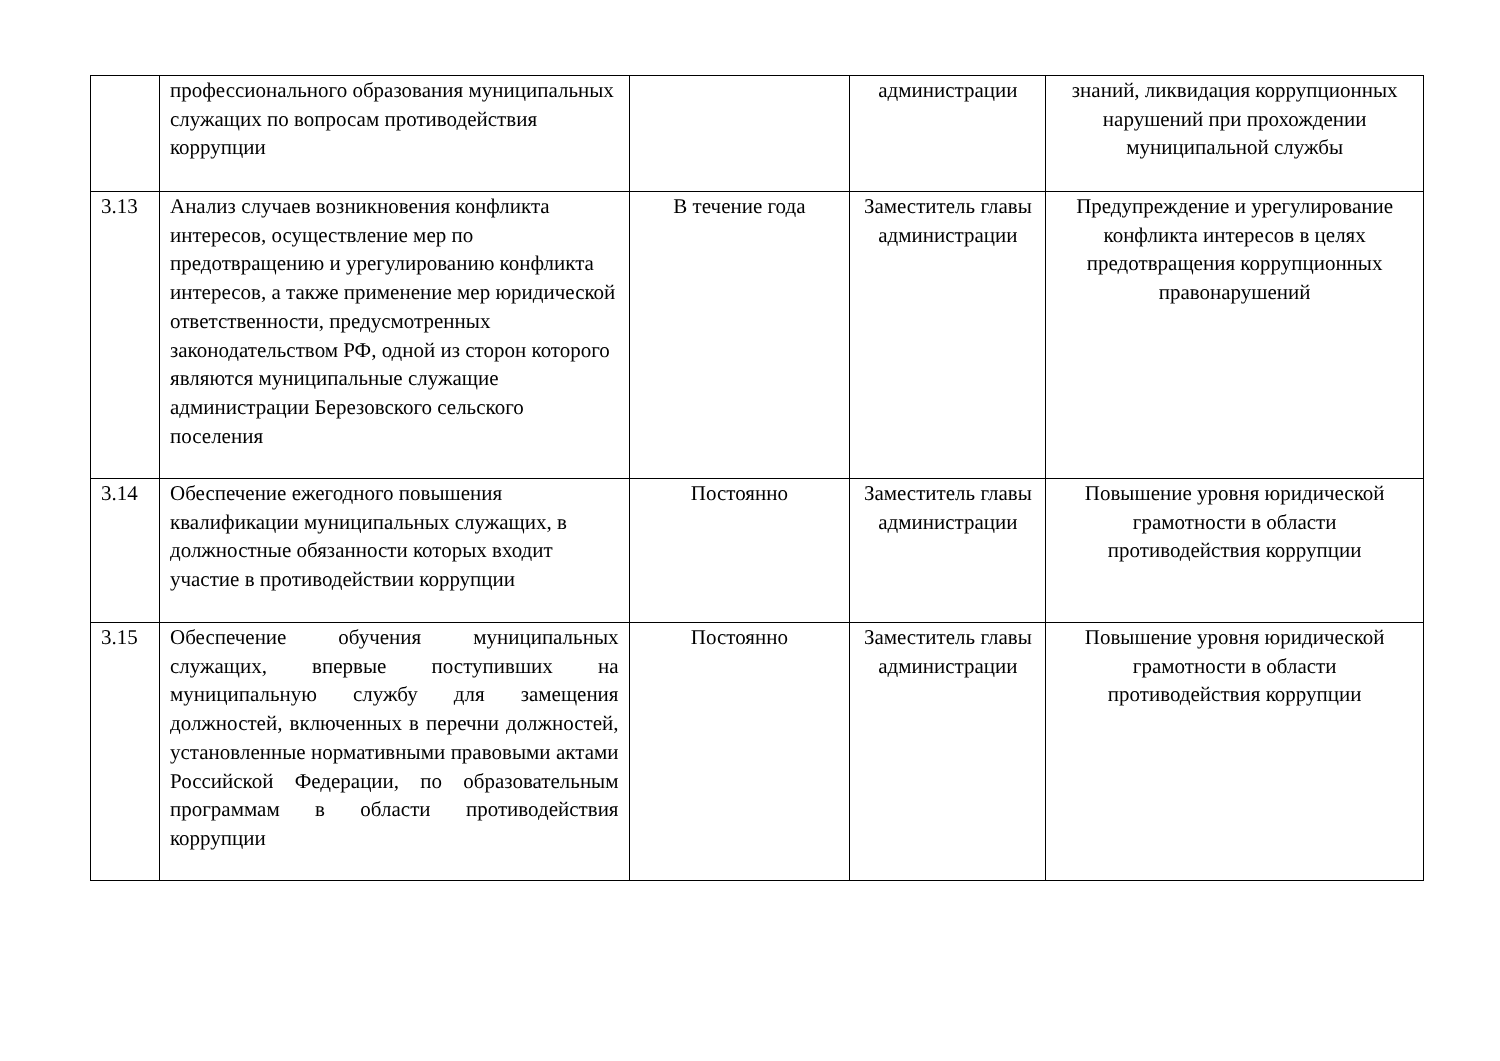| | профессионального образования муниципальных служащих по вопросам противодействия коррупции | | администрации | знаний, ликвидация коррупционных нарушений при прохождении муниципальной службы |
| 3.13 | Анализ случаев возникновения конфликта интересов, осуществление мер по предотвращению и урегулированию конфликта интересов, а также применение мер юридической ответственности, предусмотренных законодательством РФ, одной из сторон которого являются муниципальные служащие администрации Березовского сельского поселения | В течение года | Заместитель главы администрации | Предупреждение и урегулирование конфликта интересов в целях предотвращения коррупционных правонарушений |
| 3.14 | Обеспечение ежегодного повышения квалификации муниципальных служащих, в должностные обязанности которых входит участие в противодействии коррупции | Постоянно | Заместитель главы администрации | Повышение уровня юридической грамотности в области противодействия коррупции |
| 3.15 | Обеспечение обучения муниципальных служащих, впервые поступивших на муниципальную службу для замещения должностей, включенных в перечни должностей, установленные нормативными правовыми актами Российской Федерации, по образовательным программам в области противодействия коррупции | Постоянно | Заместитель главы администрации | Повышение уровня юридической грамотности в области противодействия коррупции |